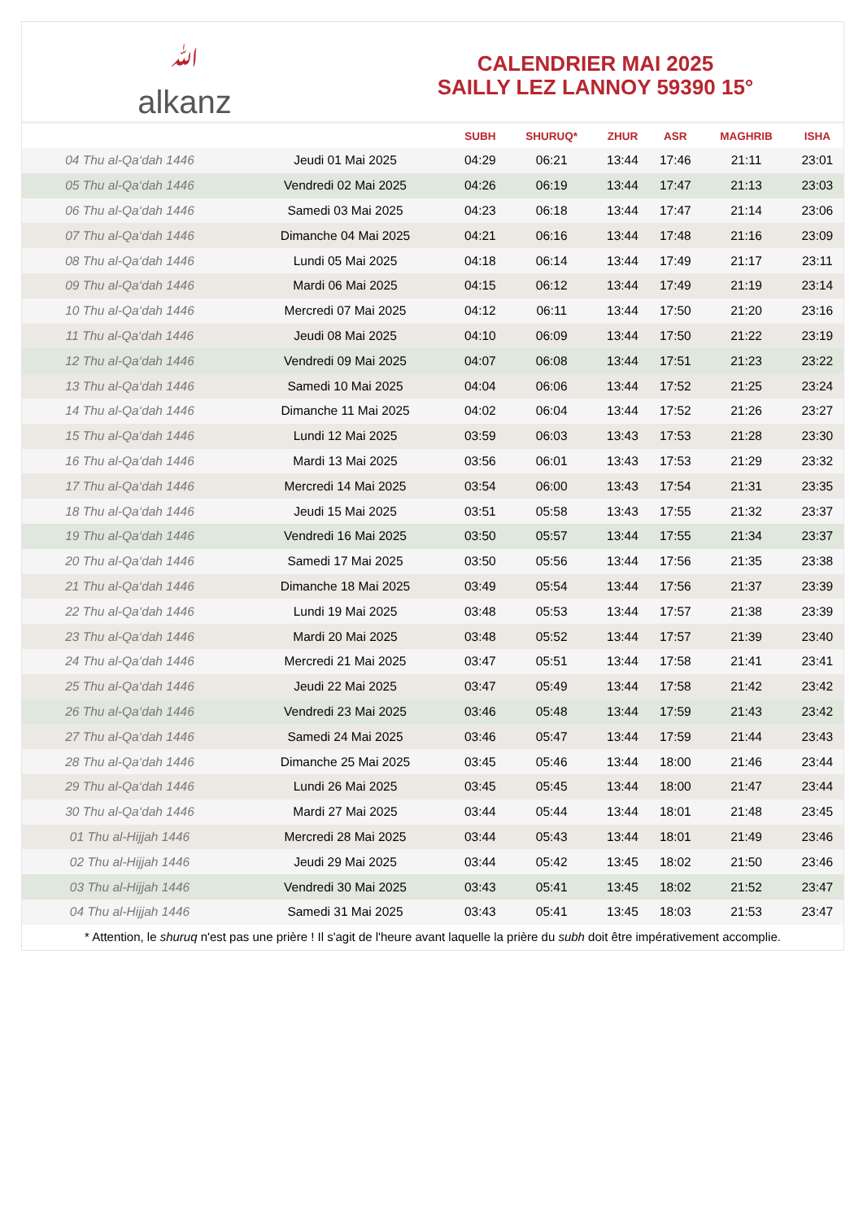ﷲalkanz
CALENDRIER MAI 2025
SAILLY LEZ LANNOY 59390 15°
| | | SUBH | SHURUQ* | ZHUR | ASR | MAGHRIB | ISHA |
| --- | --- | --- | --- | --- | --- | --- | --- |
| 04 Thu al-Qa‘dah 1446 | Jeudi 01 Mai 2025 | 04:29 | 06:21 | 13:44 | 17:46 | 21:11 | 23:01 |
| 05 Thu al-Qa‘dah 1446 | Vendredi 02 Mai 2025 | 04:26 | 06:19 | 13:44 | 17:47 | 21:13 | 23:03 |
| 06 Thu al-Qa‘dah 1446 | Samedi 03 Mai 2025 | 04:23 | 06:18 | 13:44 | 17:47 | 21:14 | 23:06 |
| 07 Thu al-Qa‘dah 1446 | Dimanche 04 Mai 2025 | 04:21 | 06:16 | 13:44 | 17:48 | 21:16 | 23:09 |
| 08 Thu al-Qa‘dah 1446 | Lundi 05 Mai 2025 | 04:18 | 06:14 | 13:44 | 17:49 | 21:17 | 23:11 |
| 09 Thu al-Qa‘dah 1446 | Mardi 06 Mai 2025 | 04:15 | 06:12 | 13:44 | 17:49 | 21:19 | 23:14 |
| 10 Thu al-Qa‘dah 1446 | Mercredi 07 Mai 2025 | 04:12 | 06:11 | 13:44 | 17:50 | 21:20 | 23:16 |
| 11 Thu al-Qa‘dah 1446 | Jeudi 08 Mai 2025 | 04:10 | 06:09 | 13:44 | 17:50 | 21:22 | 23:19 |
| 12 Thu al-Qa‘dah 1446 | Vendredi 09 Mai 2025 | 04:07 | 06:08 | 13:44 | 17:51 | 21:23 | 23:22 |
| 13 Thu al-Qa‘dah 1446 | Samedi 10 Mai 2025 | 04:04 | 06:06 | 13:44 | 17:52 | 21:25 | 23:24 |
| 14 Thu al-Qa‘dah 1446 | Dimanche 11 Mai 2025 | 04:02 | 06:04 | 13:44 | 17:52 | 21:26 | 23:27 |
| 15 Thu al-Qa‘dah 1446 | Lundi 12 Mai 2025 | 03:59 | 06:03 | 13:43 | 17:53 | 21:28 | 23:30 |
| 16 Thu al-Qa‘dah 1446 | Mardi 13 Mai 2025 | 03:56 | 06:01 | 13:43 | 17:53 | 21:29 | 23:32 |
| 17 Thu al-Qa‘dah 1446 | Mercredi 14 Mai 2025 | 03:54 | 06:00 | 13:43 | 17:54 | 21:31 | 23:35 |
| 18 Thu al-Qa‘dah 1446 | Jeudi 15 Mai 2025 | 03:51 | 05:58 | 13:43 | 17:55 | 21:32 | 23:37 |
| 19 Thu al-Qa‘dah 1446 | Vendredi 16 Mai 2025 | 03:50 | 05:57 | 13:44 | 17:55 | 21:34 | 23:37 |
| 20 Thu al-Qa‘dah 1446 | Samedi 17 Mai 2025 | 03:50 | 05:56 | 13:44 | 17:56 | 21:35 | 23:38 |
| 21 Thu al-Qa‘dah 1446 | Dimanche 18 Mai 2025 | 03:49 | 05:54 | 13:44 | 17:56 | 21:37 | 23:39 |
| 22 Thu al-Qa‘dah 1446 | Lundi 19 Mai 2025 | 03:48 | 05:53 | 13:44 | 17:57 | 21:38 | 23:39 |
| 23 Thu al-Qa‘dah 1446 | Mardi 20 Mai 2025 | 03:48 | 05:52 | 13:44 | 17:57 | 21:39 | 23:40 |
| 24 Thu al-Qa‘dah 1446 | Mercredi 21 Mai 2025 | 03:47 | 05:51 | 13:44 | 17:58 | 21:41 | 23:41 |
| 25 Thu al-Qa‘dah 1446 | Jeudi 22 Mai 2025 | 03:47 | 05:49 | 13:44 | 17:58 | 21:42 | 23:42 |
| 26 Thu al-Qa‘dah 1446 | Vendredi 23 Mai 2025 | 03:46 | 05:48 | 13:44 | 17:59 | 21:43 | 23:42 |
| 27 Thu al-Qa‘dah 1446 | Samedi 24 Mai 2025 | 03:46 | 05:47 | 13:44 | 17:59 | 21:44 | 23:43 |
| 28 Thu al-Qa‘dah 1446 | Dimanche 25 Mai 2025 | 03:45 | 05:46 | 13:44 | 18:00 | 21:46 | 23:44 |
| 29 Thu al-Qa‘dah 1446 | Lundi 26 Mai 2025 | 03:45 | 05:45 | 13:44 | 18:00 | 21:47 | 23:44 |
| 30 Thu al-Qa‘dah 1446 | Mardi 27 Mai 2025 | 03:44 | 05:44 | 13:44 | 18:01 | 21:48 | 23:45 |
| 01 Thu al-Hijjah 1446 | Mercredi 28 Mai 2025 | 03:44 | 05:43 | 13:44 | 18:01 | 21:49 | 23:46 |
| 02 Thu al-Hijjah 1446 | Jeudi 29 Mai 2025 | 03:44 | 05:42 | 13:45 | 18:02 | 21:50 | 23:46 |
| 03 Thu al-Hijjah 1446 | Vendredi 30 Mai 2025 | 03:43 | 05:41 | 13:45 | 18:02 | 21:52 | 23:47 |
| 04 Thu al-Hijjah 1446 | Samedi 31 Mai 2025 | 03:43 | 05:41 | 13:45 | 18:03 | 21:53 | 23:47 |
* Attention, le shuruq n'est pas une prière ! Il s'agit de l'heure avant laquelle la prière du subh doit être impérativement accomplie.